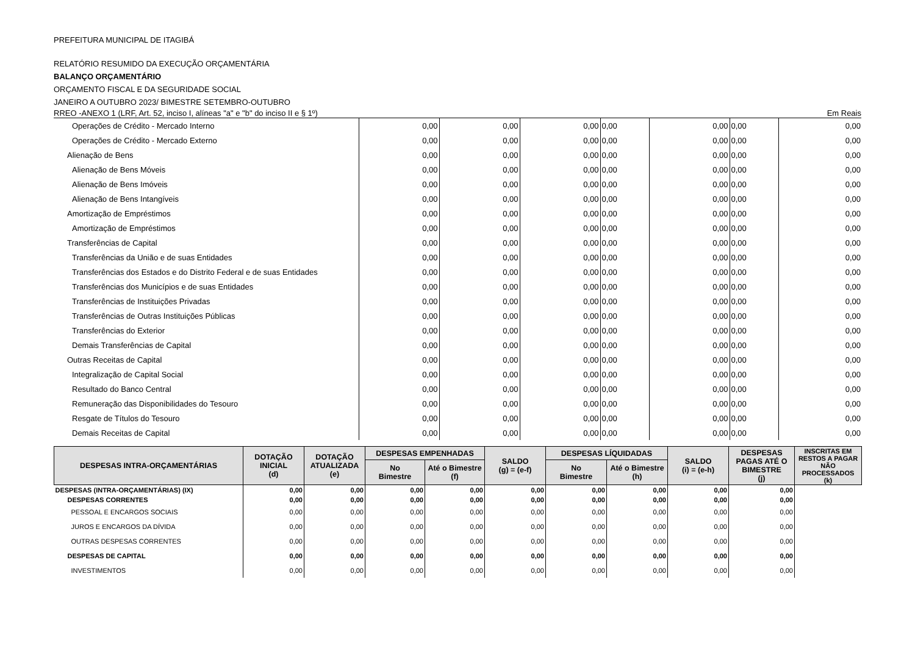PREFEITURA MUNICIPAL DE ITAGIBÁ
RELATÓRIO RESUMIDO DA EXECUÇÃO ORÇAMENTÁRIA
BALANÇO ORÇAMENTÁRIO
ORÇAMENTO FISCAL E DA SEGURIDADE SOCIAL
JANEIRO A OUTUBRO 2023/ BIMESTRE SETEMBRO-OUTUBRO
RREO -ANEXO 1 (LRF, Art. 52, inciso I, alíneas "a" e "b" do inciso II e § 1º) Em Reais
| Operações de Crédito - Mercado Interno | 0,00 | 0,00 | 0,00 | 0,00 | 0,00 | 0,00 | 0,00 |
| Operações de Crédito - Mercado Externo | 0,00 | 0,00 | 0,00 | 0,00 | 0,00 | 0,00 | 0,00 |
| Alienação de Bens | 0,00 | 0,00 | 0,00 | 0,00 | 0,00 | 0,00 | 0,00 |
| Alienação de Bens Móveis | 0,00 | 0,00 | 0,00 | 0,00 | 0,00 | 0,00 | 0,00 |
| Alienação de Bens Imóveis | 0,00 | 0,00 | 0,00 | 0,00 | 0,00 | 0,00 | 0,00 |
| Alienação de Bens Intangíveis | 0,00 | 0,00 | 0,00 | 0,00 | 0,00 | 0,00 | 0,00 |
| Amortização de Empréstimos | 0,00 | 0,00 | 0,00 | 0,00 | 0,00 | 0,00 | 0,00 |
| Amortização de Empréstimos | 0,00 | 0,00 | 0,00 | 0,00 | 0,00 | 0,00 | 0,00 |
| Transferências de Capital | 0,00 | 0,00 | 0,00 | 0,00 | 0,00 | 0,00 | 0,00 |
| Transferências da União e de suas Entidades | 0,00 | 0,00 | 0,00 | 0,00 | 0,00 | 0,00 | 0,00 |
| Transferências dos Estados e do Distrito Federal e de suas Entidades | 0,00 | 0,00 | 0,00 | 0,00 | 0,00 | 0,00 | 0,00 |
| Transferências dos Municípios e de suas Entidades | 0,00 | 0,00 | 0,00 | 0,00 | 0,00 | 0,00 | 0,00 |
| Transferências de Instituições Privadas | 0,00 | 0,00 | 0,00 | 0,00 | 0,00 | 0,00 | 0,00 |
| Transferências de Outras Instituições Públicas | 0,00 | 0,00 | 0,00 | 0,00 | 0,00 | 0,00 | 0,00 |
| Transferências do Exterior | 0,00 | 0,00 | 0,00 | 0,00 | 0,00 | 0,00 | 0,00 |
| Demais Transferências de Capital | 0,00 | 0,00 | 0,00 | 0,00 | 0,00 | 0,00 | 0,00 |
| Outras Receitas de Capital | 0,00 | 0,00 | 0,00 | 0,00 | 0,00 | 0,00 | 0,00 |
| Integralização de Capital Social | 0,00 | 0,00 | 0,00 | 0,00 | 0,00 | 0,00 | 0,00 |
| Resultado do Banco Central | 0,00 | 0,00 | 0,00 | 0,00 | 0,00 | 0,00 | 0,00 |
| Remuneração das Disponibilidades do Tesouro | 0,00 | 0,00 | 0,00 | 0,00 | 0,00 | 0,00 | 0,00 |
| Resgate de Títulos do Tesouro | 0,00 | 0,00 | 0,00 | 0,00 | 0,00 | 0,00 | 0,00 |
| Demais Receitas de Capital | 0,00 | 0,00 | 0,00 | 0,00 | 0,00 | 0,00 | 0,00 |
| DESPESAS INTRA-ORÇAMENTÁRIAS | DOTAÇÃO INICIAL (d) | DOTAÇÃO ATUALIZADA (e) | DESPESAS EMPENHADAS | | SALDO (g) = (e-f) | DESPESAS LÍQUIDADAS | | SALDO (i) = (e-h) | DESPESAS PAGAS ATÉ O BIMESTRE (j) | INSCRITAS EM RESTOS A PAGAR NÃO PROCESSADOS (k) |
| --- | --- | --- | --- | --- | --- | --- | --- | --- | --- | --- |
| | | | No Bimestre | Até o Bimestre (f) | | No Bimestre | Até o Bimestre (h) | | | |
| DESPESAS (INTRA-ORÇAMENTÁRIAS) (IX) | 0,00 | 0,00 | 0,00 | 0,00 | 0,00 | 0,00 | 0,00 | 0,00 | 0,00 | |
| DESPESAS CORRENTES | 0,00 | 0,00 | 0,00 | 0,00 | 0,00 | 0,00 | 0,00 | 0,00 | 0,00 | |
| PESSOAL E ENCARGOS SOCIAIS | 0,00 | 0,00 | 0,00 | 0,00 | 0,00 | 0,00 | 0,00 | 0,00 | 0,00 | |
| JUROS E ENCARGOS DA DÍVIDA | 0,00 | 0,00 | 0,00 | 0,00 | 0,00 | 0,00 | 0,00 | 0,00 | 0,00 | |
| OUTRAS DESPESAS CORRENTES | 0,00 | 0,00 | 0,00 | 0,00 | 0,00 | 0,00 | 0,00 | 0,00 | 0,00 | |
| DESPESAS DE CAPITAL | 0,00 | 0,00 | 0,00 | 0,00 | 0,00 | 0,00 | 0,00 | 0,00 | 0,00 | |
| INVESTIMENTOS | 0,00 | 0,00 | 0,00 | 0,00 | 0,00 | 0,00 | 0,00 | 0,00 | 0,00 | |